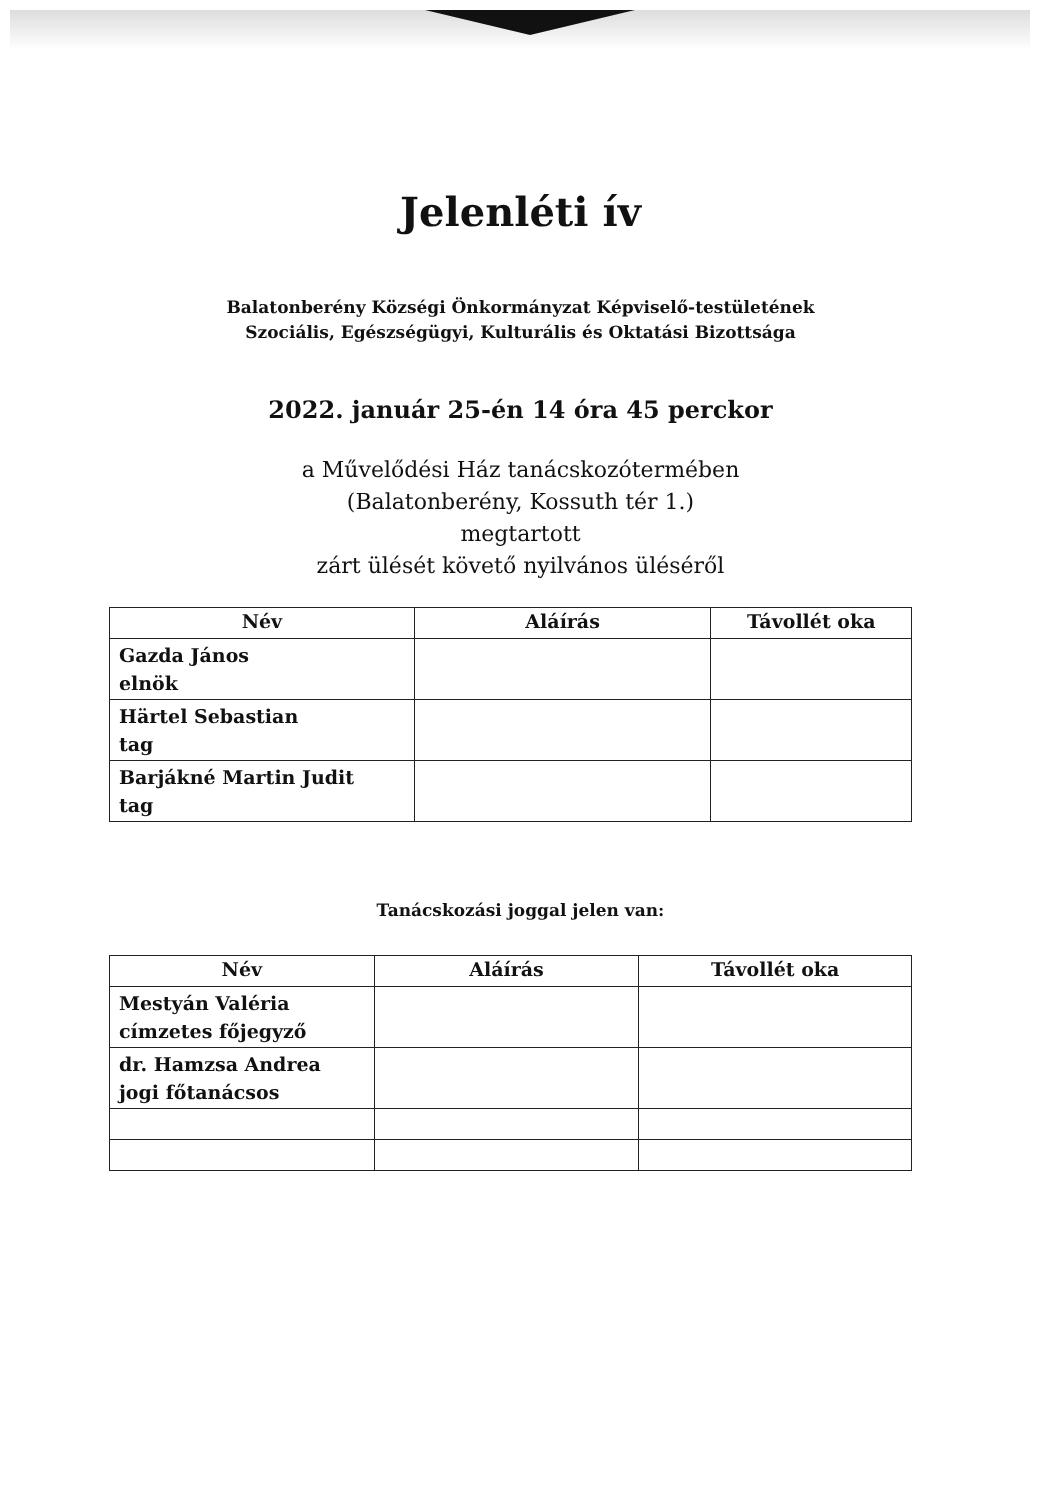Jelenléti ív
Balatonberény Községi Önkormányzat Képviselő-testületének
Szociális, Egészségügyi, Kulturális és Oktatási Bizottsága
2022. január 25-én 14 óra 45 perckor
a Művelődési Ház tanácskozótermében
(Balatonberény, Kossuth tér 1.)
megtartott
zárt ülését követő nyilvános üléséről
| Név | Aláírás | Távollét oka |
| --- | --- | --- |
| Gazda János elnök | | |
| Härtel Sebastian tag | | |
| Barjákné Martin Judit tag | | |
Tanácskozási joggal jelen van:
| Név | Aláírás | Távollét oka |
| --- | --- | --- |
| Mestyán Valéria címzetes főjegyző | | |
| dr. Hamzsa Andrea jogi főtanácsos | | |